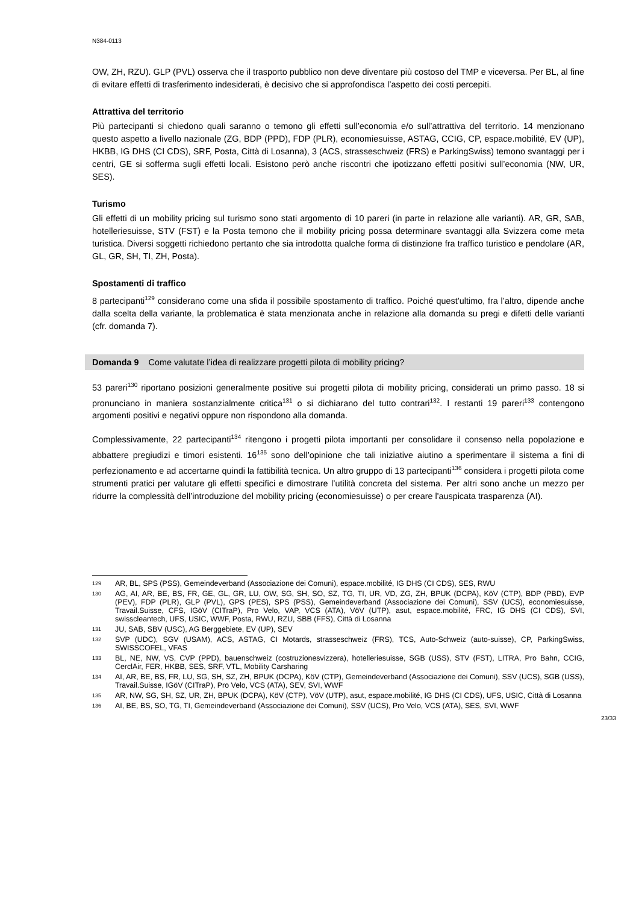N384-0113
OW, ZH, RZU). GLP (PVL) osserva che il trasporto pubblico non deve diventare più costoso del TMP e viceversa. Per BL, al fine di evitare effetti di trasferimento indesiderati, è decisivo che si approfondisca l’aspetto dei costi percepiti.
Attrattiva del territorio
Più partecipanti si chiedono quali saranno o temono gli effetti sull’economia e/o sull’attrattiva del territorio. 14 menzionano questo aspetto a livello nazionale (ZG, BDP (PPD), FDP (PLR), economiesuisse, ASTAG, CCIG, CP, espace.mobilité, EV (UP), HKBB, IG DHS (CI CDS), SRF, Posta, Città di Losanna), 3 (ACS, strasseschweiz (FRS) e ParkingSwiss) temono svantaggi per i centri, GE si sofferma sugli effetti locali. Esistono però anche riscontri che ipotizzano effetti positivi sull’economia (NW, UR, SES).
Turismo
Gli effetti di un mobility pricing sul turismo sono stati argomento di 10 pareri (in parte in relazione alle varianti). AR, GR, SAB, hotelleriesuisse, STV (FST) e la Posta temono che il mobility pricing possa determinare svantaggi alla Svizzera come meta turistica. Diversi soggetti richiedono pertanto che sia introdotta qualche forma di distinzione fra traffico turistico e pendolare (AR, GL, GR, SH, TI, ZH, Posta).
Spostamenti di traffico
8 partecipanti<sup>129</sup> considerano come una sfida il possibile spostamento di traffico. Poiché quest’ultimo, fra l’altro, dipende anche dalla scelta della variante, la problematica è stata menzionata anche in relazione alla domanda su pregi e difetti delle varianti (cfr. domanda 7).
Domanda 9 Come valutate l’idea di realizzare progetti pilota di mobility pricing?
53 pareri<sup>130</sup> riportano posizioni generalmente positive sui progetti pilota di mobility pricing, considerati un primo passo. 18 si pronunciano in maniera sostanzialmente critica<sup>131</sup> o si dichiarano del tutto contrari<sup>132</sup>. I restanti 19 pareri<sup>133</sup> contengono argomenti positivi e negativi oppure non rispondono alla domanda.
Complessivamente, 22 partecipanti<sup>134</sup> ritengono i progetti pilota importanti per consolidare il consenso nella popolazione e abbattere pregiudizi e timori esistenti. 16<sup>135</sup> sono dell’opinione che tali iniziative aiutino a sperimentare il sistema a fini di perfezionamento e ad accertarne quindi la fattibilità tecnica. Un altro gruppo di 13 partecipanti<sup>136</sup> considera i progetti pilota come strumenti pratici per valutare gli effetti specifici e dimostrare l’utilità concreta del sistema. Per altri sono anche un mezzo per ridurre la complessità dell’introduzione del mobility pricing (economiesuisse) o per creare l'auspicata trasparenza (AI).
129 AR, BL, SPS (PSS), Gemeindeverband (Associazione dei Comuni), espace.mobilité, IG DHS (CI CDS), SES, RWU
130 AG, AI, AR, BE, BS, FR, GE, GL, GR, LU, OW, SG, SH, SO, SZ, TG, TI, UR, VD, ZG, ZH, BPUK (DCPA), KöV (CTP), BDP (PBD), EVP (PEV), FDP (PLR), GLP (PVL), GPS (PES), SPS (PSS), Gemeindeverband (Associazione dei Comuni), SSV (UCS), economiesuisse, Travail.Suisse, CFS, IGöV (CITraP), Pro Velo, VAP, VCS (ATA), VöV (UTP), asut, espace.mobilité, FRC, IG DHS (CI CDS), SVI, swisscleantech, UFS, USIC, WWF, Posta, RWU, RZU, SBB (FFS), Città di Losanna
131 JU, SAB, SBV (USC), AG Berggebiete, EV (UP), SEV
132 SVP (UDC), SGV (USAM), ACS, ASTAG, CI Motards, strasseschweiz (FRS), TCS, Auto-Schweiz (auto-suisse), CP, ParkingSwiss, SWISSCOFEL, VFAS
133 BL, NE, NW, VS, CVP (PPD), bauenschweiz (costruzionesvizzera), hotelleriesuisse, SGB (USS), STV (FST), LITRA, Pro Bahn, CCIG, CerclAir, FER, HKBB, SES, SRF, VTL, Mobility Carsharing
134 AI, AR, BE, BS, FR, LU, SG, SH, SZ, ZH, BPUK (DCPA), KöV (CTP), Gemeindeverband (Associazione dei Comuni), SSV (UCS), SGB (USS), Travail.Suisse, IGöV (CITraP), Pro Velo, VCS (ATA), SEV, SVI, WWF
135 AR, NW, SG, SH, SZ, UR, ZH, BPUK (DCPA), KöV (CTP), VöV (UTP), asut, espace.mobilité, IG DHS (CI CDS), UFS, USIC, Città di Losanna
136 AI, BE, BS, SO, TG, TI, Gemeindeverband (Associazione dei Comuni), SSV (UCS), Pro Velo, VCS (ATA), SES, SVI, WWF
23/33